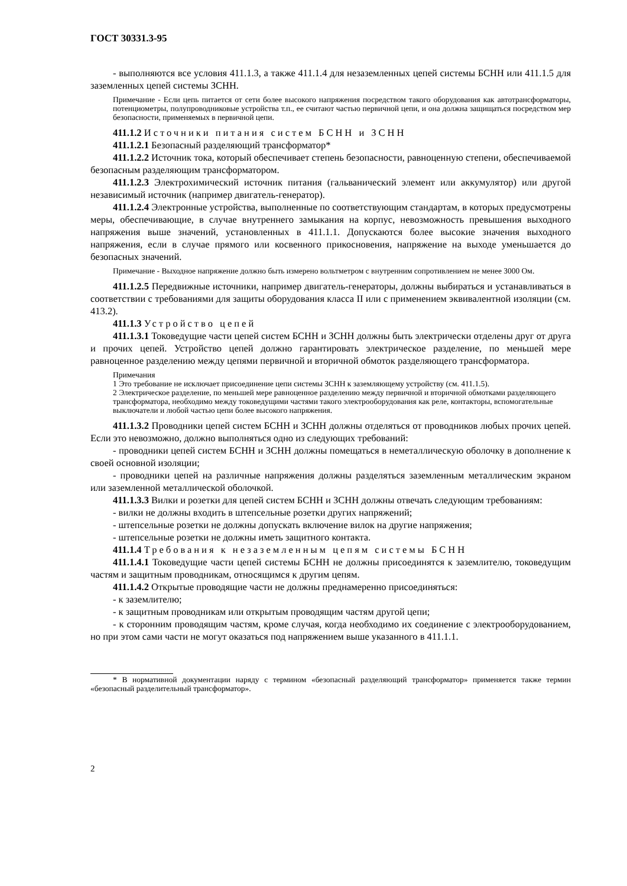ГОСТ 30331.3-95
- выполняются все условия 411.1.3, а также 411.1.4 для незаземленных цепей системы БСНН или 411.1.5 для заземленных цепей системы ЗСНН.
Примечание - Если цепь питается от сети более высокого напряжения посредством такого оборудования как автотрансформаторы, потенциометры, полупроводниковые устройства т.п., ее считают частью первичной цепи, и она должна защищаться посредством мер безопасности, применяемых в первичной цепи.
411.1.2 Источники питания систем БСНН и ЗСНН
411.1.2.1 Безопасный разделяющий трансформатор*
411.1.2.2 Источник тока, который обеспечивает степень безопасности, равноценную степени, обеспечиваемой безопасным разделяющим трансформатором.
411.1.2.3 Электрохимический источник питания (гальванический элемент или аккумулятор) или другой независимый источник (например двигатель-генератор).
411.1.2.4 Электронные устройства, выполненные по соответствующим стандартам, в которых предусмотрены меры, обеспечивающие, в случае внутреннего замыкания на корпус, невозможность превышения выходного напряжения выше значений, установленных в 411.1.1. Допускаются более высокие значения выходного напряжения, если в случае прямого или косвенного прикосновения, напряжение на выходе уменьшается до безопасных значений.
Примечание - Выходное напряжение должно быть измерено вольтметром с внутренним сопротивлением не менее 3000 Ом.
411.1.2.5 Передвижные источники, например двигатель-генераторы, должны выбираться и устанавливаться в соответствии с требованиями для защиты оборудования класса II или с применением эквивалентной изоляции (см. 413.2).
411.1.3 Устройство цепей
411.1.3.1 Токоведущие части цепей систем БСНН и ЗСНН должны быть электрически отделены друг от друга и прочих цепей. Устройство цепей должно гарантировать электрическое разделение, по меньшей мере равноценное разделению между цепями первичной и вторичной обмоток разделяющего трансформатора.
Примечания
1 Это требование не исключает присоединение цепи системы ЗСНН к заземляющему устройству (см. 411.1.5).
2 Электрическое разделение, по меньшей мере равноценное разделению между первичной и вторичной обмотками разделяющего трансформатора, необходимо между токоведущими частями такого электрооборудования как реле, контакторы, вспомогательные выключатели и любой частью цепи более высокого напряжения.
411.1.3.2 Проводники цепей систем БСНН и ЗСНН должны отделяться от проводников любых прочих цепей. Если это невозможно, должно выполняться одно из следующих требований:
- проводники цепей систем БСНН и ЗСНН должны помещаться в неметаллическую оболочку в дополнение к своей основной изоляции;
- проводники цепей на различные напряжения должны разделяться заземленным металлическим экраном или заземленной металлической оболочкой.
411.1.3.3 Вилки и розетки для цепей систем БСНН и ЗСНН должны отвечать следующим требованиям:
- вилки не должны входить в штепсельные розетки других напряжений;
- штепсельные розетки не должны допускать включение вилок на другие напряжения;
- штепсельные розетки не должны иметь защитного контакта.
411.1.4 Требования к незаземленным цепям системы БСНН
411.1.4.1 Токоведущие части цепей системы БСНН не должны присоединятся к заземлителю, токоведущим частям и защитным проводникам, относящимся к другим цепям.
411.1.4.2 Открытые проводящие части не должны преднамеренно присоединяться:
- к заземлителю;
- к защитным проводникам или открытым проводящим частям другой цепи;
- к сторонним проводящим частям, кроме случая, когда необходимо их соединение с электрооборудованием, но при этом сами части не могут оказаться под напряжением выше указанного в 411.1.1.
* В нормативной документации наряду с термином «безопасный разделяющий трансформатор» применяется также термин «безопасный разделительный трансформатор».
2